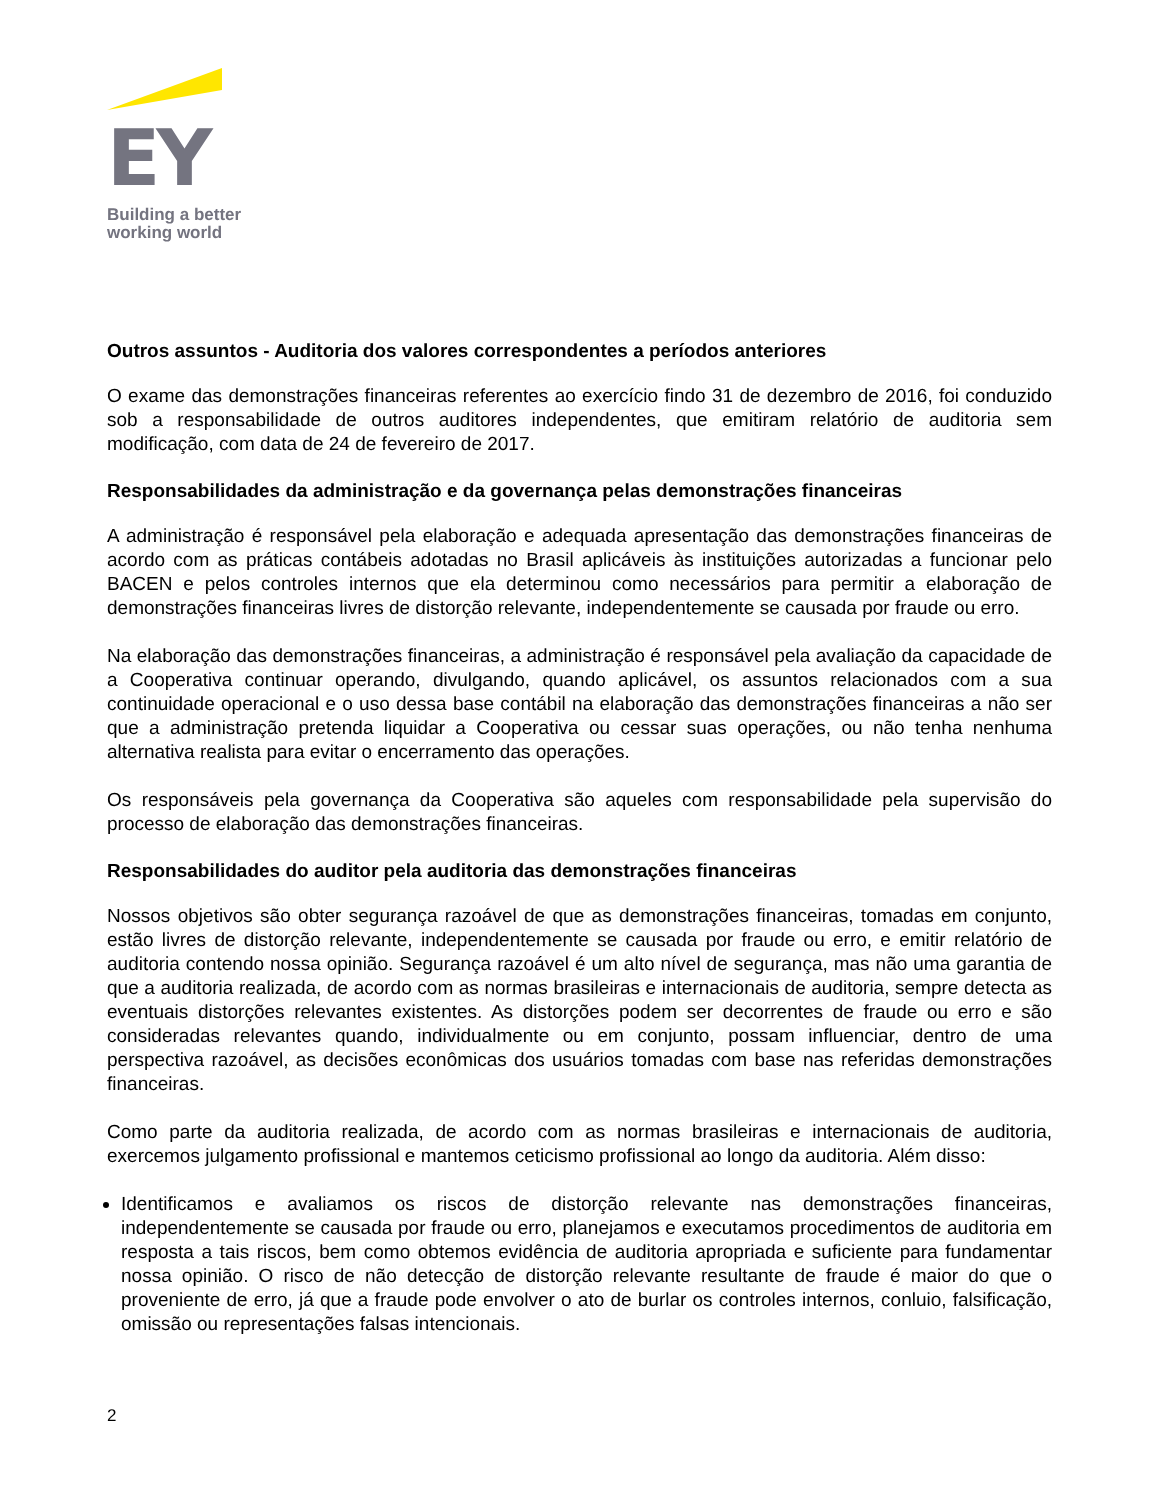EY
Building a better
working world
Outros assuntos - Auditoria dos valores correspondentes a períodos anteriores
O exame das demonstrações financeiras referentes ao exercício findo 31 de dezembro de 2016, foi conduzido sob a responsabilidade de outros auditores independentes, que emitiram relatório de auditoria sem modificação, com data de 24 de fevereiro de 2017.
Responsabilidades da administração e da governança pelas demonstrações financeiras
A administração é responsável pela elaboração e adequada apresentação das demonstrações financeiras de acordo com as práticas contábeis adotadas no Brasil aplicáveis às instituições autorizadas a funcionar pelo BACEN e pelos controles internos que ela determinou como necessários para permitir a elaboração de demonstrações financeiras livres de distorção relevante, independentemente se causada por fraude ou erro.
Na elaboração das demonstrações financeiras, a administração é responsável pela avaliação da capacidade de a Cooperativa continuar operando, divulgando, quando aplicável, os assuntos relacionados com a sua continuidade operacional e o uso dessa base contábil na elaboração das demonstrações financeiras a não ser que a administração pretenda liquidar a Cooperativa ou cessar suas operações, ou não tenha nenhuma alternativa realista para evitar o encerramento das operações.
Os responsáveis pela governança da Cooperativa são aqueles com responsabilidade pela supervisão do processo de elaboração das demonstrações financeiras.
Responsabilidades do auditor pela auditoria das demonstrações financeiras
Nossos objetivos são obter segurança razoável de que as demonstrações financeiras, tomadas em conjunto, estão livres de distorção relevante, independentemente se causada por fraude ou erro, e emitir relatório de auditoria contendo nossa opinião. Segurança razoável é um alto nível de segurança, mas não uma garantia de que a auditoria realizada, de acordo com as normas brasileiras e internacionais de auditoria, sempre detecta as eventuais distorções relevantes existentes. As distorções podem ser decorrentes de fraude ou erro e são consideradas relevantes quando, individualmente ou em conjunto, possam influenciar, dentro de uma perspectiva razoável, as decisões econômicas dos usuários tomadas com base nas referidas demonstrações financeiras.
Como parte da auditoria realizada, de acordo com as normas brasileiras e internacionais de auditoria, exercemos julgamento profissional e mantemos ceticismo profissional ao longo da auditoria. Além disso:
Identificamos e avaliamos os riscos de distorção relevante nas demonstrações financeiras, independentemente se causada por fraude ou erro, planejamos e executamos procedimentos de auditoria em resposta a tais riscos, bem como obtemos evidência de auditoria apropriada e suficiente para fundamentar nossa opinião. O risco de não detecção de distorção relevante resultante de fraude é maior do que o proveniente de erro, já que a fraude pode envolver o ato de burlar os controles internos, conluio, falsificação, omissão ou representações falsas intencionais.
2